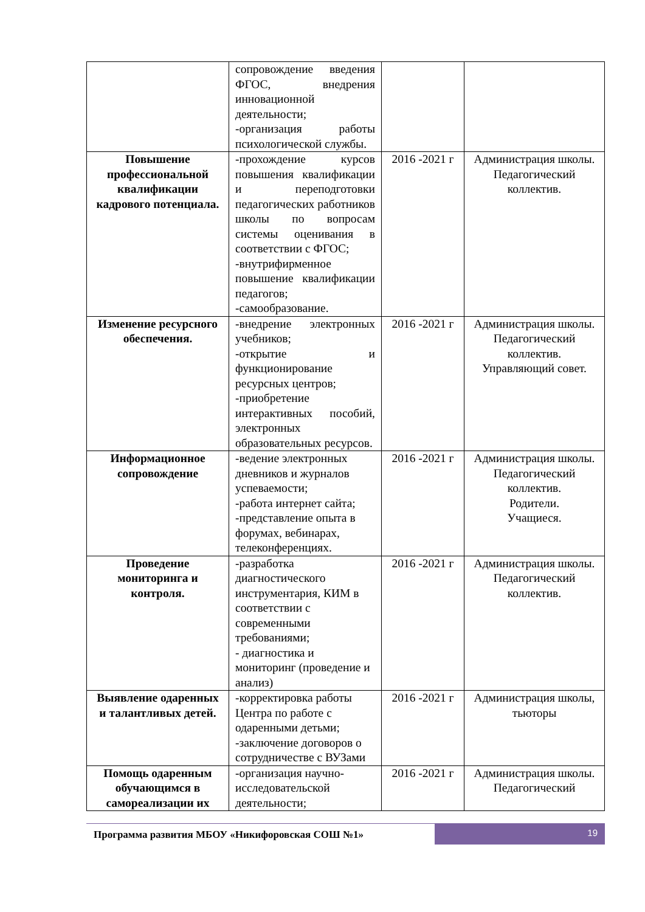| | сопровождение введения ФГОС, внедрения инновационной деятельности; -организация работы психологической службы. | | |
| Повышение профессиональной квалификации кадрового потенциала. | -прохождение курсов повышения квалификации и переподготовки педагогических работников школы по вопросам системы оценивания в соответствии с ФГОС; -внутрифирменное повышение квалификации педагогов; -самообразование. | 2016 -2021 г | Администрация школы. Педагогический коллектив. |
| Изменение ресурсного обеспечения. | -внедрение электронных учебников; -открытие и функционирование ресурсных центров; -приобретение интерактивных пособий, электронных образовательных ресурсов. | 2016 -2021 г | Администрация школы. Педагогический коллектив. Управляющий совет. |
| Информационное сопровождение | -ведение электронных дневников и журналов успеваемости; -работа интернет сайта; -представление опыта в форумах, вебинарах, телеконференциях. | 2016 -2021 г | Администрация школы. Педагогический коллектив. Родители. Учащиеся. |
| Проведение мониторинга и контроля. | -разработка диагностического инструментария, КИМ в соответствии с современными требованиями; - диагностика и мониторинг (проведение и анализ) | 2016 -2021 г | Администрация школы. Педагогический коллектив. |
| Выявление одаренных и талантливых детей. | -корректировка работы Центра по работе с одаренными детьми; -заключение договоров о сотрудничестве с ВУЗами | 2016 -2021 г | Администрация школы, тьюторы |
| Помощь одаренным обучающимся в самореализации их | -организация научно-исследовательской деятельности; | 2016 -2021 г | Администрация школы. Педагогический |
Программа развития МБОУ «Никифоровская СОШ №1»
19